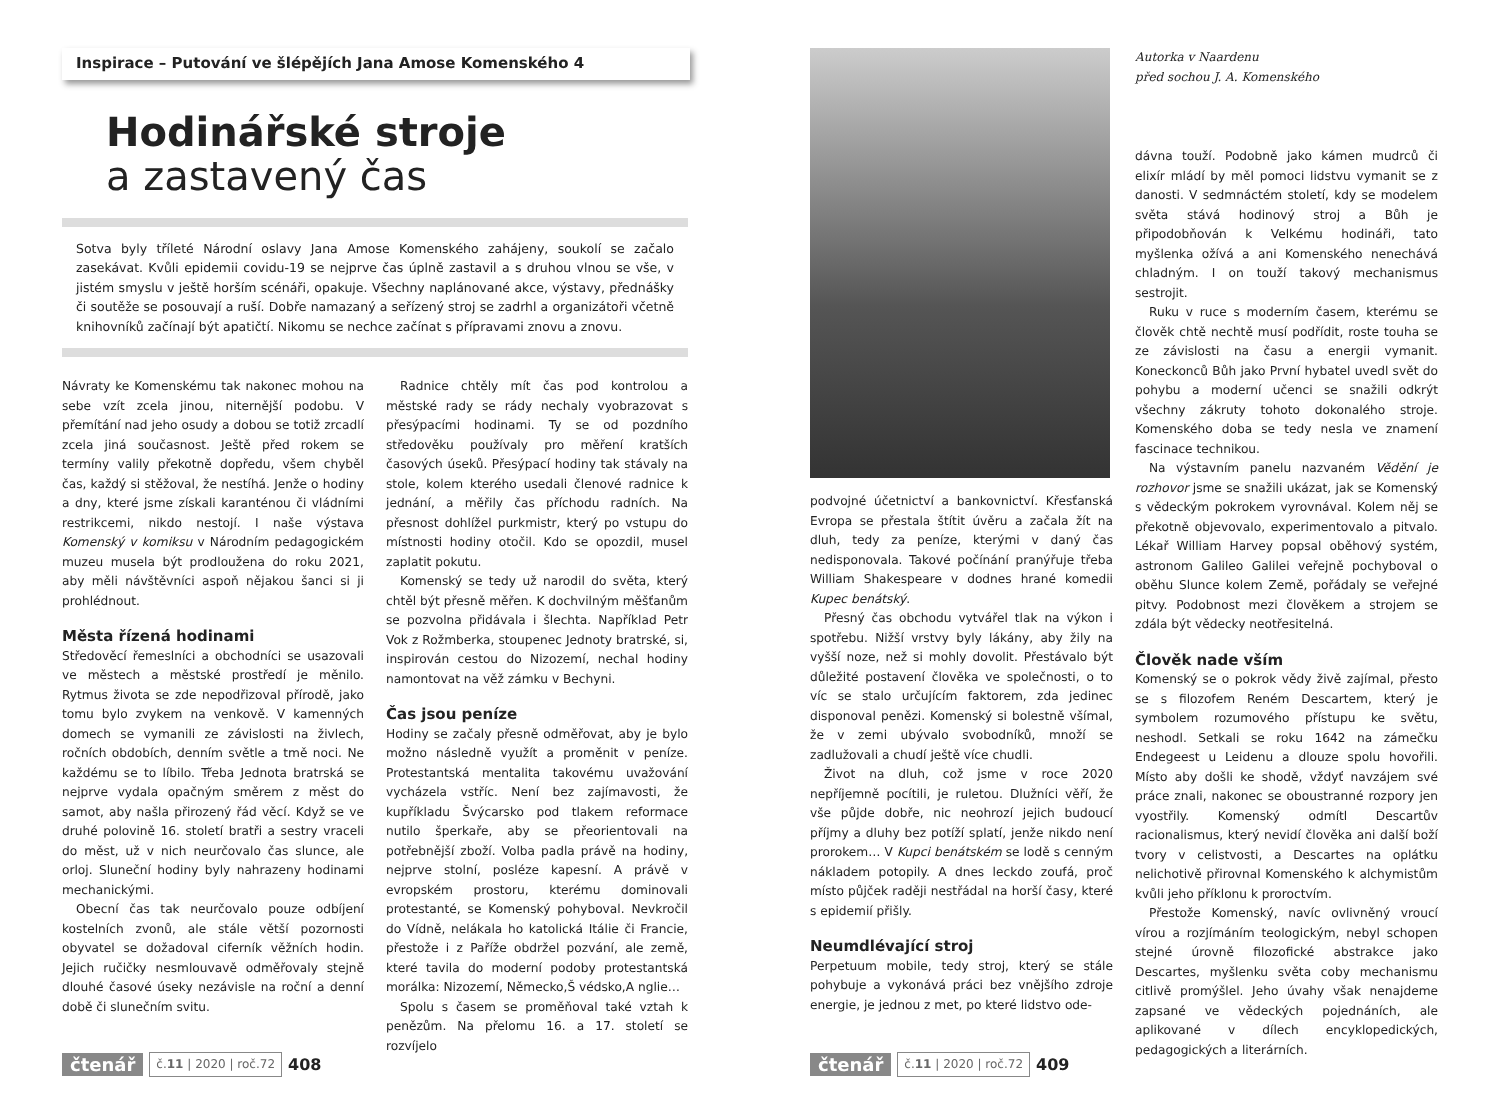Inspirace – Putování ve šlépějích Jana Amose Komenského 4
Hodinářské stroje
a zastavený čas
Sotva byly tříleté Národní oslavy Jana Amose Komenského zahájeny, soukolí se začalo zasekávat. Kvůli epidemii covidu-19 se nejprve čas úplně zastavil a s druhou vlnou se vše, v jistém smyslu v ještě horším scénáři, opakuje. Všechny naplánované akce, výstavy, přednášky či soutěže se posouvají a ruší. Dobře namazaný a seřízený stroj se zadrhl a organizátoři včetně knihovníků začínají být apatičtí. Nikomu se nechce začínat s přípravami znovu a znovu.
Návraty ke Komenskému tak nakonec mohou na sebe vzít zcela jinou, niternější podobu. V přemítání nad jeho osudy a dobou se totiž zrcadlí zcela jiná současnost. Ještě před rokem se termíny valily překotně dopředu, všem chyběl čas, každý si stěžoval, že nestíhá. Jenže o hodiny a dny, které jsme získali karanténou či vládními restrikcemi, nikdo nestojí. I naše výstava Komenský v komiksu v Národním pedagogickém muzeu musela být prodloužena do roku 2021, aby měli návštěvníci aspoň nějakou šanci si ji prohlédnout.
Města řízená hodinami
Středověcí řemeslníci a obchodníci se usazovali ve městech a městské prostředí je měnilo. Rytmus života se zde nepodřizoval přírodě, jako tomu bylo zvykem na venkově. V kamenných domech se vymanili ze závislosti na živlech, ročních obdobích, denním světle a tmě noci. Ne každému se to líbilo. Třeba Jednota bratrská se nejprve vydala opačným směrem z měst do samot, aby našla přirozený řád věcí. Když se ve druhé polovině 16. století bratři a sestry vraceli do měst, už v nich neurčovalo čas slunce, ale orloj. Sluneční hodiny byly nahrazeny hodinami mechanickými.
Obecní čas tak neurčovalo pouze odbíjení kostelních zvonů, ale stále větší pozornosti obyvatel se dožadoval ciferník věžních hodin. Jejich ručičky nesmlouvavě odměřovaly stejně dlouhé časové úseky nezávisle na roční a denní době či slunečním svitu.
Radnice chtěly mít čas pod kontrolou a městské rady se rády nechaly vyobrazovat s přesýpacími hodinami. Ty se od pozdního středověku používaly pro měření kratších časových úseků. Přesýpací hodiny tak stávaly na stole, kolem kterého usedali členové radnice k jednání, a měřily čas příchodu radních. Na přesnost dohlížel purkmistr, který po vstupu do místnosti hodiny otočil. Kdo se opozdil, musel zaplatit pokutu.
Komenský se tedy už narodil do světa, který chtěl být přesně měřen. K dochvilným měšťanům se pozvolna přidávala i šlechta. Například Petr Vok z Rožmberka, stoupenec Jednoty bratrské, si, inspirován cestou do Nizozemí, nechal hodiny namontovat na věž zámku v Bechyni.
Čas jsou peníze
Hodiny se začaly přesně odměřovat, aby je bylo možno následně využít a proměnit v peníze. Protestantská mentalita takovému uvažování vycházela vstříc. Není bez zajímavosti, že kupříkladu Švýcarsko pod tlakem reformace nutilo šperkaře, aby se přeorientovali na potřebnější zboží. Volba padla právě na hodiny, nejprve stolní, posléze kapesní. A právě v evropském prostoru, kterému dominovali protestanté, se Komenský pohyboval. Nevkročil do Vídně, nelákala ho katolická Itálie či Francie, přestože i z Paříže obdržel pozvání, ale země, které tavila do moderní podoby protestantská morálka: Nizozemí, Německo,Š védsko,A nglie…
Spolu s časem se proměňoval také vztah k penězům. Na přelomu 16. a 17. století se rozvíjelo
čtenář č.11 | 2020 | roč.72 408
podvojné účetnictví a bankovnictví. Křesťanská Evropa se přestala štítit úvěru a začala žít na dluh, tedy za peníze, kterými v daný čas nedisponovala. Takové počínání pranýřuje třeba William Shakespeare v dodnes hrané komedii Kupec benátský.
Přesný čas obchodu vytvářel tlak na výkon i spotřebu. Nižší vrstvy byly lákány, aby žily na vyšší noze, než si mohly dovolit. Přestávalo být důležité postavení člověka ve společnosti, o to víc se stalo určujícím faktorem, zda jedinec disponoval penězi. Komenský si bolestně všímal, že v zemi ubývalo svobodníků, množí se zadlužovali a chudí ještě více chudli.
Život na dluh, což jsme v roce 2020 nepříjemně pocítili, je ruletou. Dlužníci věří, že vše půjde dobře, nic neohrozí jejich budoucí příjmy a dluhy bez potíží splatí, jenže nikdo není prorokem… V Kupci benátském se lodě s cenným nákladem potopily. A dnes leckdo zoufá, proč místo půjček raději nestřádal na horší časy, které s epidemií přišly.
Neumdlévající stroj
Perpetuum mobile, tedy stroj, který se stále pohybuje a vykonává práci bez vnějšího zdroje energie, je jednou z met, po které lidstvo ode-
Autorka v Naardenu
před sochou J. A. Komenského
dávna touží. Podobně jako kámen mudrců či elixír mládí by měl pomoci lidstvu vymanit se z danosti. V sedmnáctém století, kdy se modelem světa stává hodinový stroj a Bůh je připodobňován k Velkému hodináři, tato myšlenka ožívá a ani Komenského nenechává chladným. I on touží takový mechanismus sestrojit.
Ruku v ruce s moderním časem, kterému se člověk chtě nechtě musí podřídit, roste touha se ze závislosti na času a energii vymanit. Koneckonců Bůh jako První hybatel uvedl svět do pohybu a moderní učenci se snažili odkrýt všechny zákruty tohoto dokonalého stroje. Komenského doba se tedy nesla ve znamení fascinace technikou.
Na výstavním panelu nazvaném Vědění je rozhovor jsme se snažili ukázat, jak se Komenský s vědeckým pokrokem vyrovnával. Kolem něj se překotně objevovalo, experimentovalo a pitvalo. Lékař William Harvey popsal oběhový systém, astronom Galileo Galilei veřejně pochyboval o oběhu Slunce kolem Země, pořádaly se veřejné pitvy. Podobnost mezi člověkem a strojem se zdála být vědecky neotřesitelná.
Člověk nade vším
Komenský se o pokrok vědy živě zajímal, přesto se s filozofem Reném Descartem, který je symbolem rozumového přístupu ke světu, neshodl. Setkali se roku 1642 na zámečku Endegeest u Leidenu a dlouze spolu hovořili. Místo aby došli ke shodě, vždyť navzájem své práce znali, nakonec se oboustranné rozpory jen vyostřily. Komenský odmítl Descartův racionalismus, který nevidí člověka ani další boží tvory v celistvosti, a Descartes na oplátku nelichotivě přirovnal Komenského k alchymistům kvůli jeho příklonu k proroctvím.
Přestože Komenský, navíc ovlivněný vroucí vírou a rozjímáním teologickým, nebyl schopen stejné úrovně filozofické abstrakce jako Descartes, myšlenku světa coby mechanismu citlivě promýšlel. Jeho úvahy však nenajdeme zapsané ve vědeckých pojednáních, ale aplikované v dílech encyklopedických, pedagogických a literárních.
čtenář č.11 | 2020 | roč.72 409